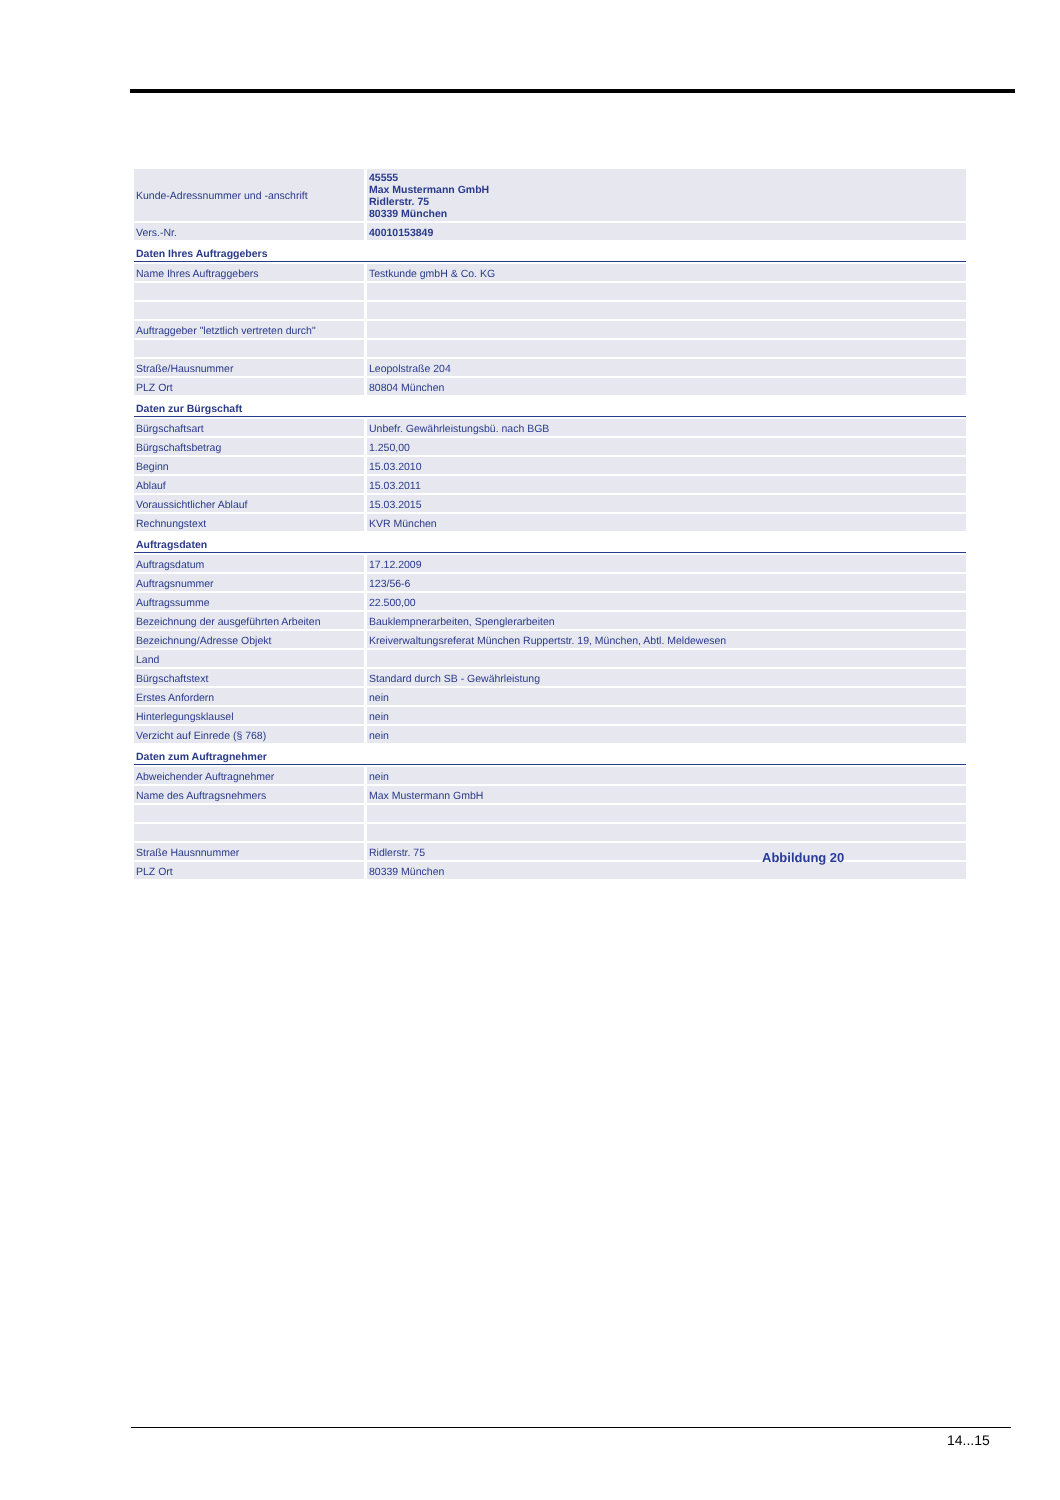| Kunde-Adressnummer und -anschrift | 45555 Max Mustermann GmbH Ridlerstr. 75 80339 München |
| Vers.-Nr. | 40010153849 |
| Daten Ihres Auftraggebers | |
| Name Ihres Auftraggebers | Testkunde gmbH & Co. KG |
| Auftraggeber "letztlich vertreten durch" | |
| Straße/Hausnummer | Leopolstraße 204 |
| PLZ Ort | 80804 München |
| Daten zur Bürgschaft | |
| Bürgschaftsart | Unbefr. Gewährleistungsbü. nach BGB |
| Bürgschaftsbetrag | 1.250,00 |
| Beginn | 15.03.2010 |
| Ablauf | 15.03.2011 |
| Voraussichtlicher Ablauf | 15.03.2015 |
| Rechnungstext | KVR München |
| Auftragsdaten | |
| Auftragsdatum | 17.12.2009 |
| Auftragsnummer | 123/56-6 |
| Auftragssumme | 22.500,00 |
| Bezeichnung der ausgeführten Arbeiten | Bauklempnerarbeiten, Spenglerarbeiten |
| Bezeichnung/Adresse Objekt | Kreiverwaltungsreferat München Ruppertstr. 19, München, Abtl. Meldewesen |
| Land | |
| Bürgschaftstext | Standard durch SB - Gewährleistung |
| Erstes Anfordern | nein |
| Hinterlegungsklausel | nein |
| Verzicht auf Einrede (§ 768) | nein |
| Daten zum Auftragnehmer | |
| Abweichender Auftragnehmer | nein |
| Name des Auftragsnehmers | Max Mustermann GmbH |
| Straße Hausnnummer | Ridlerstr. 75 |
| PLZ Ort | 80339 München |
Abbildung 20
14...15